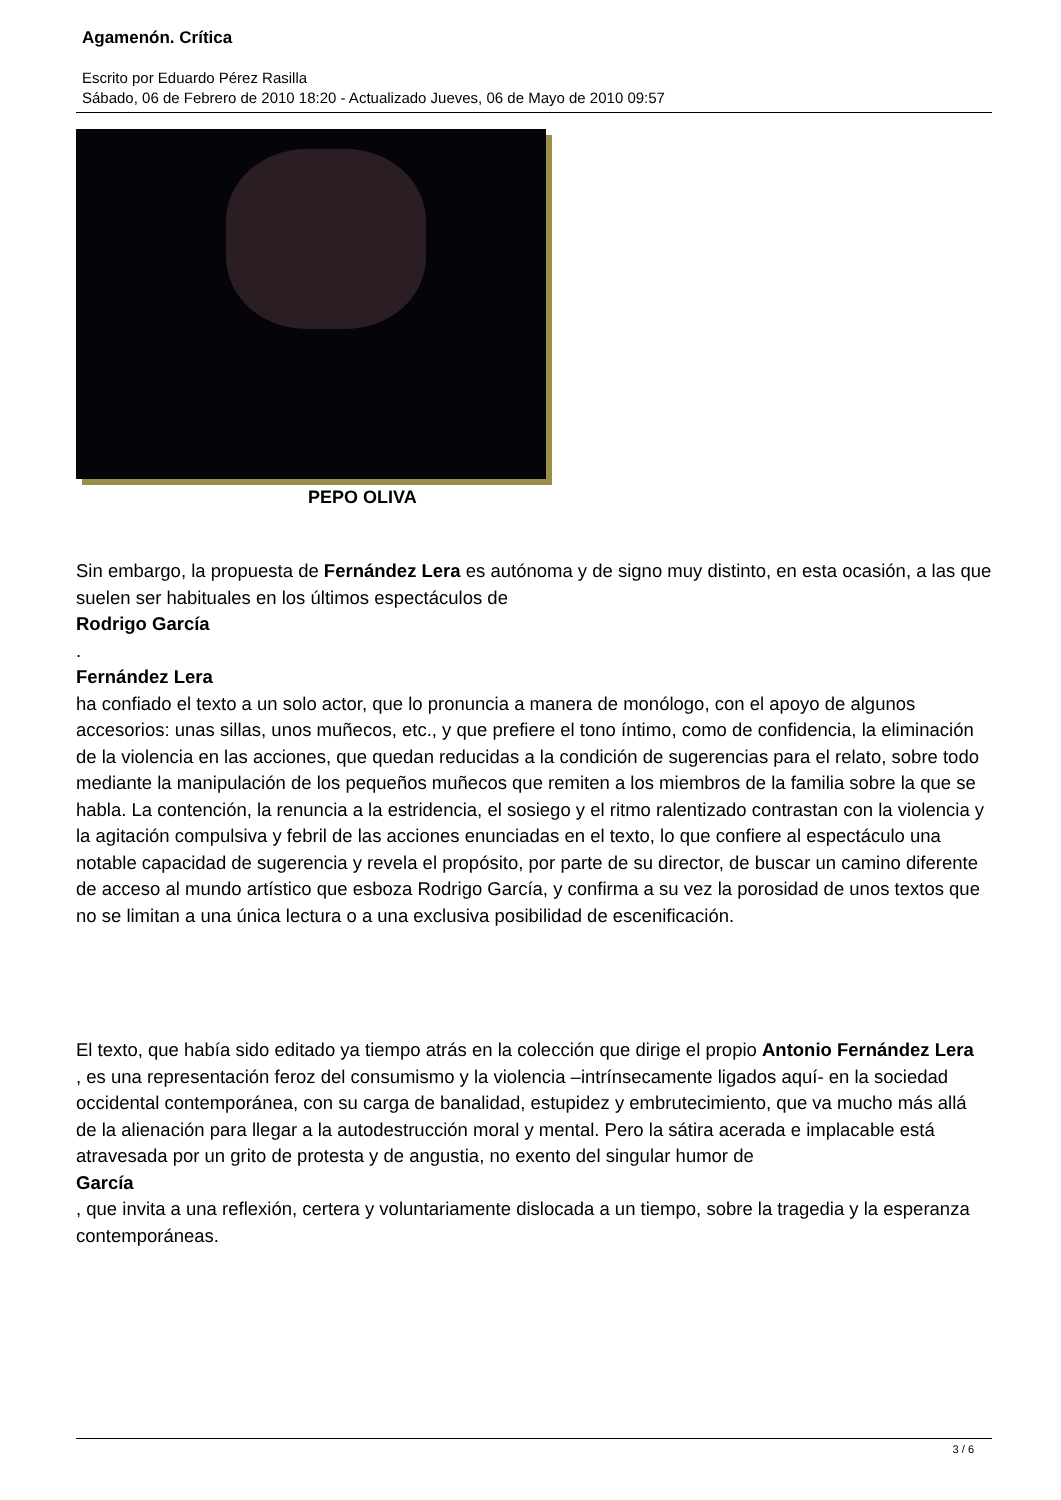Agamenón. Crítica
Escrito por Eduardo Pérez Rasilla
Sábado, 06 de Febrero de 2010 18:20 - Actualizado Jueves, 06 de Mayo de 2010 09:57
PEPO OLIVA
Sin embargo, la propuesta de Fernández Lera es autónoma y de signo muy distinto, en esta ocasión, a las que suelen ser habituales en los últimos espectáculos de
Rodrigo García
.
Fernández Lera
ha confiado el texto a un solo actor, que lo pronuncia a manera de monólogo, con el apoyo de algunos accesorios: unas sillas, unos muñecos, etc., y que prefiere el tono íntimo, como de confidencia, la eliminación de la violencia en las acciones, que quedan reducidas a la condición de sugerencias para el relato, sobre todo mediante la manipulación de los pequeños muñecos que remiten a los miembros de la familia sobre la que se habla. La contención, la renuncia a la estridencia, el sosiego y el ritmo ralentizado contrastan con la violencia y la agitación compulsiva y febril de las acciones enunciadas en el texto, lo que confiere al espectáculo una notable capacidad de sugerencia y revela el propósito, por parte de su director, de buscar un camino diferente de acceso al mundo artístico que esboza Rodrigo García, y confirma a su vez la porosidad de unos textos que no se limitan a una única lectura o a una exclusiva posibilidad de escenificación.
El texto, que había sido editado ya tiempo atrás en la colección que dirige el propio Antonio Fernández Lera
, es una representación feroz del consumismo y la violencia –intrínsecamente ligados aquí- en la sociedad occidental contemporánea, con su carga de banalidad, estupidez y embrutecimiento, que va mucho más allá de la alienación para llegar a la autodestrucción moral y mental. Pero la sátira acerada e implacable está atravesada por un grito de protesta y de angustia, no exento del singular humor de
García
, que invita a una reflexión, certera y voluntariamente dislocada a un tiempo, sobre la tragedia y la esperanza contemporáneas.
3 / 6